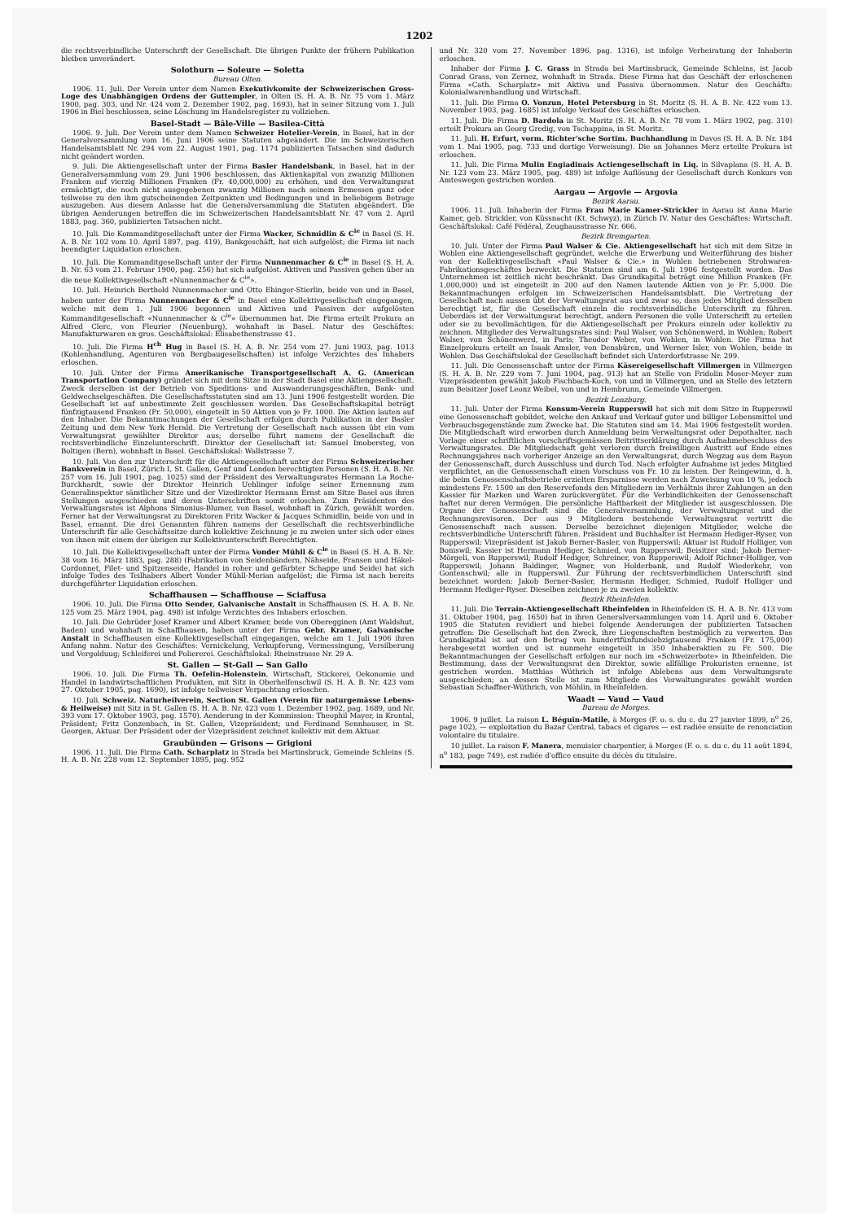1202
die rechtsverbindliche Unterschrift der Gesellschaft. Die übrigen Punkte der frühern Publikation bleiben unverändert.
Solothurn — Soleure — Soletta
Bureau Olten.
1906. 11. Juli. Der Verein unter dem Namen Exekutivkomite der Schweizerischen Gross-Loge des Unabhängigen Ordens der Guttempler, in Olten (S. H. A. B. Nr. 75 vom 1. März 1900, pag. 303, und Nr. 424 vom 2. Dezember 1902, pag. 1693), hat in seiner Sitzung vom 1. Juli 1906 in Biel beschlossen, seine Löschung im Handelsregister zu vollziehen.
Basel-Stadt — Bâle-Ville — Basilea-Città
1906. 9. Juli. Der Verein unter dem Namen Schweizer Hotelier-Verein, in Basel, hat in der Generalversammlung vom 16. Juni 1906 seine Statuten abgeändert. Die im Schweizerischen Handelsamtsblatt Nr. 294 vom 22. August 1901, pag. 1174 publizierten Tatsachen sind dadurch nicht geändert worden.
9. Juli. Die Aktiengesellschaft unter der Firma Basler Handelsbank, in Basel, hat in der Generalversammlung vom 29. Juni 1906 beschlossen, das Aktienkapital von zwanzig Millionen Franken auf vierzig Millionen Franken (Fr. 40,000,000) zu erhöhen, und den Verwaltungsrat ermächtigt, die noch nicht ausgegebenen zwanzig Millionen nach seinem Ermessen ganz oder teilweise zu den ihm gutscheinenden Zeitpunkten und Bedingungen und in beliebigem Betrage auszugeben. Aus diesem Anlasse hat die Generalversammlung die Statuten abgeändert. Die übrigen Aenderungen betreffen die im Schweizerischen Handelsamtsblatt Nr. 47 vom 2. April 1883, pag. 360, publizierten Tatsachen nicht.
10. Juli. Die Kommanditgesellschaft unter der Firma Wacker, Schmidlin & C<sup>ie</sup> in Basel (S. H. A. B. Nr. 102 vom 10. April 1897, pag. 419), Bankgeschäft, hat sich aufgelöst; die Firma ist nach beendigter Liquidation erloschen.
10. Juli. Die Kommanditgesellschaft unter der Firma Nunnenmacher & C<sup>ie</sup> in Basel (S. H. A. B. Nr. 63 vom 21. Februar 1900, pag. 256) hat sich aufgelöst. Aktiven und Passiven gehen über an die neue Kollektivgesellschaft «Nunnenmacher & C<sup>ie</sup>».
10. Juli. Heinrich Berthold Nunnenmacher und Otto Ehinger-Stierlin, beide von und in Basel, haben unter der Firma Nunnenmacher & C<sup>ie</sup> in Basel eine Kollektivgesellschaft eingegangen, welche mit dem 1. Juli 1906 begonnen und Aktiven und Passiven der aufgelösten Kommanditgesellschaft «Nunnenmacher & C<sup>ie</sup>» übernommen hat. Die Firma erteilt Prokura an Alfred Clerc, von Fleurier (Neuenburg), wohnhaft in Basel. Natur des Geschäftes: Manufakturwaren en gros. Geschäftslokal: Elisabethenstrasse 41.
10. Juli. Die Firma H<sup>ch</sup> Hug in Basel (S. H. A. B. Nr. 254 vom 27. Juni 1903, pag. 1013 (Kohlenhandlung, Agenturen von Bergbaugesellschaften) ist infolge Verzichtes des Inhabers erloschen.
10. Juli. Unter der Firma Amerikanische Transportgesellschaft A. G. (American Transportation Company) gründet sich mit dem Sitze in der Stadt Basel eine Aktiengesellschaft. Zweck derselben ist der Betrieb von Speditions- und Auswanderungsgeschäften, Bank- und Geldwechselgeschäften. Die Gesellschaftsstatuten sind am 13. Juni 1906 festgestellt worden. Die Gesellschaft ist auf unbestimmte Zeit geschlossen worden. Das Gesellschaftskapital beträgt fünfzigtausend Franken (Fr. 50,000), eingeteilt in 50 Aktien von je Fr. 1000. Die Aktien lauten auf den Inhaber. Die Bekanntmachungen der Gesellschaft erfolgen durch Publikation in der Basler Zeitung und dem New York Herald. Die Vertretung der Gesellschaft nach aussen übt ein vom Verwaltungsrat gewählter Direktor aus; derselbe führt namens der Gesellschaft die rechtsverbindliche Einzelunterschrift. Direktor der Gesellschaft ist: Samuel Imobersteg, von Boltigen (Bern), wohnhaft in Basel. Geschäftslokal: Wallstrasse 7.
10. Juli. Von den zur Unterschrift für die Aktiengesellschaft unter der Firma Schweizerischer Bankverein in Basel, Zürich I, St. Gallen, Genf und London berechtigten Personen (S. H. A. B. Nr. 257 vom 16. Juli 1901, pag. 1025) sind der Präsident des Verwaltungsrates Hermann La Roche-Burckhardt, sowie der Direktor Heinrich Uehlinger infolge seiner Ernennung zum Generalinspektor sämtlicher Sitze und der Vizedirektor Hermann Ernst am Sitze Basel aus ihren Stellungen ausgeschieden und deren Unterschriften somit erloschen. Zum Präsidenten des Verwaltungsrates ist Alphons Simonius-Blumer, von Basel, wohnhaft in Zürich, gewählt worden. Ferner hat der Verwaltungsrat zu Direktoren Fritz Wacker & Jacques Schmidlin, beide von und in Basel, ernannt. Die drei Genannten führen namens der Gesellschaft die rechtsverbindliche Unterschrift für alle Geschäftssitze durch kollektive Zeichnung je zu zweien unter sich oder eines von ihnen mit einem der übrigen zur Kollektivunterschrift Berechtigten.
10. Juli. Die Kollektivgesellschaft unter der Firma Vonder Mühll & C<sup>ie</sup> in Basel (S. H. A. B. Nr. 38 vom 16. März 1883, pag. 288) (Fabrikation von Seidenbändern, Nähseide, Fransen und Häkel-Cordonnet, Filet- und Spitzenseide, Handel in roher und gefärbter Schappe und Seide) hat sich infolge Todes des Teilhabers Albert Vonder Mühll-Merian aufgelöst; die Firma ist nach bereits durchgeführter Liquidation erloschen.
Schaffhausen — Schaffhouse — Sciaffusa
1906. 10. Juli. Die Firma Otto Sender, Galvanische Anstalt in Schaffhausen (S. H. A. B. Nr. 125 vom 25. März 1904, pag. 498) ist infolge Verzichtes des Inhabers erloschen.
10. Juli. Die Gebrüder Josef Kramer und Albert Kramer, beide von Oberegginen (Amt Waldshut, Baden) und wohnhaft in Schaffhausen, haben unter der Firma Gebr. Kramer, Galvanische Anstalt in Schaffhausen eine Kollektivgesellschaft eingegangen, welche am 1. Juli 1906 ihren Anfang nahm. Natur des Geschäftes: Vernickelung, Verkupferung, Vermessingung, Versilberung und Vergolduug; Schleiferei und Poliererei. Geschäftslokal: Rheinstrasse Nr. 29 A.
St. Gallen — St-Gall — San Gallo
1906. 10. Juli. Die Firma Th. Oefelin-Holenstein, Wirtschaft, Stickerei, Oekonomie und Handel in landwirtschaftlichen Produkten, mit Sitz in Oberhelfenschwil (S. H. A. B. Nr. 423 vom 27. Oktober 1905, pag. 1690), ist infolge teilweiser Verpachtung erloschen.
10. Juli. Schweiz. Naturheilverein, Section St. Gallen (Verein für naturgemässe Lebens- & Heilweise) mit Sitz in St. Gallen (S. H. A. B. Nr. 423 vom 1. Dezember 1902, pag. 1689, und Nr. 393 vom 17. Oktober 1903, pag. 1570). Aenderung in der Kommission: Theophil Mayer, in Krontal, Präsident; Fritz Gonzenbach, in St. Gallen, Vizepräsident; und Ferdinand Sennhauser, in St. Georgen, Aktuar. Der Präsident oder der Vizepräsident zeichnet kollektiv mit dem Aktuar.
Graubünden — Grisons — Grigioni
1906. 11. Juli. Die Firma Cath. Scharplatz in Strada bei Martinsbruck, Gemeinde Schleins (S. H. A. B. Nr. 228 vom 12. September 1895, pag. 952
und Nr. 320 vom 27. November 1896, pag. 1316), ist infolge Verheiratung der Inhaberin erloschen.
Inhaber der Firma J. C. Grass in Strada bei Martinsbruck, Gemeinde Schleins, ist Jacob Conrad Grass, von Zernez, wohnhaft in Strada. Diese Firma hat das Geschäft der erloschenen Firma «Cath. Scharplatz» mit Aktiva und Passiva übernommen. Natur des Geschäfts: Kolonialwarenhandlung und Wirtschaft.
11. Juli. Die Firma O. Vonzun, Hotel Petersburg in St. Moritz (S. H. A. B. Nr. 422 vom 13. November 1903, pag. 1685) ist infolge Verkauf des Geschäftes erloschen.
11. Juli. Die Firma D. Bardola in St. Moritz (S. H. A. B. Nr. 78 vom 1. März 1902, pag. 310) erteilt Prokura an Georg Gredig, von Tschappina, in St. Moritz.
11. Juli. H. Erfurt, vorm. Richter'sche Sortim. Buchhandlung in Davos (S. H. A. B. Nr. 184 vom 1. Mai 1905, pag. 733 und dortige Verweisung). Die an Johannes Merz erteilte Prokura ist erloschen.
11. Juli. Die Firma Mulin Engiadinais Actiengesellschaft in Liq. in Silvaplana (S. H. A. B. Nr. 123 vom 23. März 1905, pag. 489) ist infolge Auflösung der Gesellschaft durch Konkurs von Amteswegen gestrichen worden.
Aargau — Argovie — Argovia
Bezirk Aarau.
1906. 11. Juli. Inhaberin der Firma Frau Marie Kamer-Strickler in Aarau ist Anna Marie Kamer, geb. Strickler, von Küssnacht (Kt. Schwyz), in Zürich IV. Natur des Geschäftes: Wirtschaft. Geschäftslokal: Café Fédéral, Zeughausstrasse Nr. 666.
Bezirk Bremgarten.
10. Juli. Unter der Firma Paul Walser & Cie. Aktiengesellschaft hat sich mit dem Sitze in Wohlen eine Aktiengesellschaft gegründet, welche die Erwerbung und Weiterführung des bisher von der Kollektivgesellschaft «Paul Walser & Cie.» in Wohlen betriebenen Strohwaren-Fabrikationsgeschäftes bezweckt. Die Statuten sind am 6. Juli 1906 festgestellt worden. Das Unternehmen ist zeitlich nicht beschränkt. Das Grundkapital beträgt eine Million Franken (Fr. 1,000,000) und ist eingeteilt in 200 auf den Namen lautende Aktien von je Fr. 5,000. Die Bekanntmachungen erfolgen im Schweizerischen Handelsamtsblatt. Die Vertretung der Gesellschaft nach aussen übt der Verwaltungsrat aus und zwar so, dass jedes Mitglied desselben berechtigt ist, für die Gesellschaft einzeln die rechtsverbindliche Unterschrift zu führen. Ueberdies ist der Verwaltungsrat berechtigt, andern Personen die volle Unterschrift zu erteilen oder sie zu bevollmächtigen, für die Aktiengesellschaft per Prokura einzeln oder kollektiv zu zeichnen. Mitglieder des Verwaltungsrates sind: Paul Walser, von Schönenwerd, in Wohlen; Robert Walser, von Schönenwerd, in Paris; Theodor Weber, von Wohlen, in Wohlen. Die Firma hat Einzelprokura erteilt an Isaak Amsler, von Densbüren, und Werner Isler, von Wohlen, beide in Wohlen. Das Geschäftslokal der Gesellschaft befindet sich Unterdorfstrasse Nr. 299.
11. Juli. Die Genossenschaft unter der Firma Käsereigesellschaft Villmergen in Villmergen (S. H. A. B. Nr. 229 vom 7. Juni 1904, pag. 913) hat an Stelle von Fridolin Moser-Meyer zum Vizepräsidenten gewählt Jakob Fischbach-Koch, von und in Villmergen, und an Stelle des letztern zum Beisitzer Josef Leonz Weibel, von und in Hembrunn, Gemeinde Villmergen.
Bezirk Lenzburg.
11. Juli. Unter der Firma Konsum-Verein Rupperswil hat sich mit dem Sitze in Rupperswil eine Genossenschaft gebildet, welche den Ankauf und Verkauf guter und billiger Lebensmittel und Verbrauchsgegenstände zum Zwecke hat. Die Statuten sind am 14. Mai 1906 festgestellt worden. Die Mitgliedschaft wird erworben durch Anmeldung beim Verwaltungsrat oder Depothalter, nach Vorlage einer schriftlichen vorschriftsgemässen Beitrittserklärung durch Aufnahmebeschluss des Verwaltungsrates. Die Mitgliedschaft geht verloren durch freiwilligen Austritt auf Ende eines Rechnungsjahres nach vorheriger Anzeige an den Verwaltungsrat, durch Wegzug aus dem Rayon der Genossenschaft, durch Ausschluss und durch Tod. Nach erfolgter Aufnahme ist jedes Mitglied verpflichtet, an die Genossenschaft einen Vorschuss von Fr. 10 zu leisten. Der Reingewinn, d. h. die beim Genossenschaftsbetriebe erzielten Ersparnisse werden nach Zuweisung von 10 %, jedoch mindestens Fr. 1500 an den Reservefonds den Mitgliedern im Verhältnis ihrer Zahlungen an den Kassier für Marken und Waren zurückvergütet. Für die Verbindlichkeiten der Genossenschaft haftet nur deren Vermögen. Die persönliche Haftbarkeit der Mitglieder ist ausgeschlossen. Die Organe der Genossenschaft sind die Generalversammlung, der Verwaltungsrat und die Rechnungsrevisoren. Der aus 9 Mitgliedern bestehende Verwaltungsrat vertritt die Genossenschaft nach aussen. Derselbe bezeichnet diejenigen Mitglieder, welche die rechtsverbindliche Unterschrift führen. Präsident und Buchhalter ist Hermann Hediger-Ryser, von Rupperswil; Vizepräsident ist Jakob Berner-Basler, von Rupperswil; Aktuar ist Rudolf Holliger, von Boniswil; Kassier ist Hermann Hediger, Schmied, von Rupperswil; Beisitzer sind: Jakob Berner-Mörgeli, von Rupperswil; Rudolf Hediger, Schreiner, von Rupperswil; Adolf Richner-Holliger, von Rupperswil; Johann Baldinger, Wagner, von Holderbank, und Rudolf Wiederkehr, von Gontenschwil; alle in Rupperswil. Zur Führung der rechtsverbindlichen Unterschrift sind bezeichnet worden: Jakob Berner-Basler, Hermann Hediger, Schmied, Rudolf Holliger und Hermann Hediger-Ryser. Dieselben zeichnen je zu zweien kollektiv.
Bezirk Rheinfelden.
11. Juli. Die Terrain-Aktiengesellschaft Rheinfelden in Rheinfelden (S. H. A. B. Nr. 413 vom 31. Oktober 1904, pag. 1650) hat in ihren Generalversammlungen vom 14. April und 6. Oktober 1905 die Statuten revidiert und hiebei folgende Aenderungen der publizierten Tatsachen getroffen: Die Gesellschaft hat den Zweck, ihre Liegenschaften bestmöglich zu verwerten. Das Grundkapital ist auf den Betrag von hundertfünfundsiebzigtausend Franken (Fr. 175,000) herabgesetzt worden und ist nunmehr eingeteilt in 350 Inhaberaktien zu Fr. 500. Die Bekanntmachungen der Gesellschaft erfolgen nur noch im «Schweizerbote» in Rheinfelden. Die Bestimmung, dass der Verwaltungsrat den Direktor, sowie allfällige Prokuristen ernenne, ist gestrichen worden. Matthias Wüthrich ist infolge Ablebens aus dem Verwaltungsrate ausgeschieden; an dessen Stelle ist zum Mitgliede des Verwaltungsrates gewählt worden Sebastian Schaffner-Wüthrich, von Möhlin, in Rheinfelden.
Waadt — Vaud — Vaud
Bureau de Morges.
1906. 9 juillet. La raison L. Béguin-Matile, à Morges (F. o. s. du c. du 27 janvier 1899, n<sup>o</sup> 26, page 102), — exploitation du Bazar Central, tabacs et cigares — est radiée ensuite de renonciation volontaire du titulaire.
10 juillet. La raison F. Manera, menuisier charpentier, à Morges (F. o. s. du c. du 11 août 1894, n<sup>o</sup> 183, page 749), est radiée d'office ensuite du décès du titulaire.